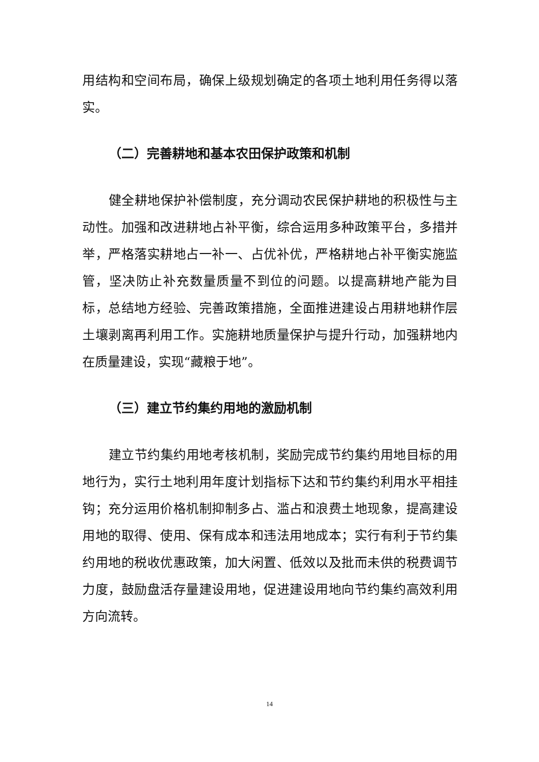用结构和空间布局，确保上级规划确定的各项土地利用任务得以落实。
（二）完善耕地和基本农田保护政策和机制
健全耕地保护补偿制度，充分调动农民保护耕地的积极性与主动性。加强和改进耕地占补平衡，综合运用多种政策平台，多措并举，严格落实耕地占一补一、占优补优，严格耕地占补平衡实施监管，坚决防止补充数量质量不到位的问题。以提高耕地产能为目标，总结地方经验、完善政策措施，全面推进建设占用耕地耕作层土壤剥离再利用工作。实施耕地质量保护与提升行动，加强耕地内在质量建设，实现“藏粮于地”。
（三）建立节约集约用地的激励机制
建立节约集约用地考核机制，奖励完成节约集约用地目标的用地行为，实行土地利用年度计划指标下达和节约集约利用水平相挂钩；充分运用价格机制抑制多占、滥占和浪费土地现象，提高建设用地的取得、使用、保有成本和违法用地成本；实行有利于节约集约用地的税收优惠政策，加大闲置、低效以及批而未供的税费调节力度，鼓励盘活存量建设用地，促进建设用地向节约集约高效利用方向流转。
14